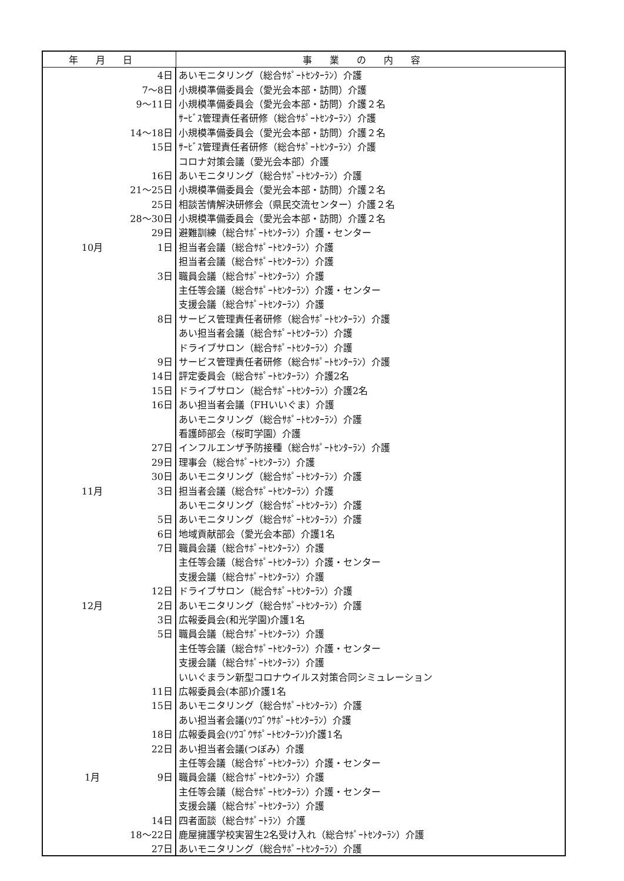| 年月日 | 事業の内容 |
| --- | --- |
| 4日 | あいモニタリング（総合ｻﾎﾟｰﾄｾﾝﾀｰﾗﾝ）介護 |
| 7～8日 | 小規模準備委員会（愛光会本部・訪問）介護 |
| 9～11日 | 小規模準備委員会（愛光会本部・訪問）介護２名 |
| | ｻｰﾋﾞｽ管理責任者研修（総合ｻﾎﾟｰﾄｾﾝﾀｰﾗﾝ）介護 |
| 14～18日 | 小規模準備委員会（愛光会本部・訪問）介護２名 |
| 15日 | ｻｰﾋﾞｽ管理責任者研修（総合ｻﾎﾟｰﾄｾﾝﾀｰﾗﾝ）介護 |
| | コロナ対策会議（愛光会本部）介護 |
| 16日 | あいモニタリング（総合ｻﾎﾟｰﾄｾﾝﾀｰﾗﾝ）介護 |
| 21～25日 | 小規模準備委員会（愛光会本部・訪問）介護２名 |
| 25日 | 相談苦情解決研修会（県民交流センター）介護２名 |
| 28～30日 | 小規模準備委員会（愛光会本部・訪問）介護２名 |
| 29日 | 避難訓練（総合ｻﾎﾟｰﾄｾﾝﾀｰﾗﾝ）介護・センター |
| 10月 1日 | 担当者会議（総合ｻﾎﾟｰﾄｾﾝﾀｰﾗﾝ）介護 |
| | 担当者会議（総合ｻﾎﾟｰﾄｾﾝﾀｰﾗﾝ）介護 |
| 3日 | 職員会議（総合ｻﾎﾟｰﾄｾﾝﾀｰﾗﾝ）介護 |
| | 主任等会議（総合ｻﾎﾟｰﾄｾﾝﾀｰﾗﾝ）介護・センター |
| | 支援会議（総合ｻﾎﾟｰﾄｾﾝﾀｰﾗﾝ）介護 |
| 8日 | サービス管理責任者研修（総合ｻﾎﾟｰﾄｾﾝﾀｰﾗﾝ）介護 |
| | あい担当者会議（総合ｻﾎﾟｰﾄｾﾝﾀｰﾗﾝ）介護 |
| | ドライブサロン（総合ｻﾎﾟｰﾄｾﾝﾀｰﾗﾝ）介護 |
| 9日 | サービス管理責任者研修（総合ｻﾎﾟｰﾄｾﾝﾀｰﾗﾝ）介護 |
| 14日 | 評定委員会（総合ｻﾎﾟｰﾄｾﾝﾀｰﾗﾝ）介護2名 |
| 15日 | ドライブサロン（総合ｻﾎﾟｰﾄｾﾝﾀｰﾗﾝ）介護2名 |
| 16日 | あい担当者会議（FHいいぐま）介護 |
| | あいモニタリング（総合ｻﾎﾟｰﾄｾﾝﾀｰﾗﾝ）介護 |
| | 看護師部会（桜町学園）介護 |
| 27日 | インフルエンザ予防接種（総合ｻﾎﾟｰﾄｾﾝﾀｰﾗﾝ）介護 |
| 29日 | 理事会（総合ｻﾎﾟｰﾄｾﾝﾀｰﾗﾝ）介護 |
| 30日 | あいモニタリング（総合ｻﾎﾟｰﾄｾﾝﾀｰﾗﾝ）介護 |
| 11月 3日 | 担当者会議（総合ｻﾎﾟｰﾄｾﾝﾀｰﾗﾝ）介護 |
| | あいモニタリング（総合ｻﾎﾟｰﾄｾﾝﾀｰﾗﾝ）介護 |
| 5日 | あいモニタリング（総合ｻﾎﾟｰﾄｾﾝﾀｰﾗﾝ）介護 |
| 6日 | 地域貢献部会（愛光会本部）介護1名 |
| 7日 | 職員会議（総合ｻﾎﾟｰﾄｾﾝﾀｰﾗﾝ）介護 |
| | 主任等会議（総合ｻﾎﾟｰﾄｾﾝﾀｰﾗﾝ）介護・センター |
| | 支援会議（総合ｻﾎﾟｰﾄｾﾝﾀｰﾗﾝ）介護 |
| 12日 | ドライブサロン（総合ｻﾎﾟｰﾄｾﾝﾀｰﾗﾝ）介護 |
| 12月 2日 | あいモニタリング（総合ｻﾎﾟｰﾄｾﾝﾀｰﾗﾝ）介護 |
| 3日 | 広報委員会(和光学園)介護1名 |
| 5日 | 職員会議（総合ｻﾎﾟｰﾄｾﾝﾀｰﾗﾝ）介護 |
| | 主任等会議（総合ｻﾎﾟｰﾄｾﾝﾀｰﾗﾝ）介護・センター |
| | 支援会議（総合ｻﾎﾟｰﾄｾﾝﾀｰﾗﾝ）介護 |
| | いいぐまラン新型コロナウイルス対策合同シミュレーション |
| 11日 | 広報委員会(本部)介護1名 |
| 15日 | あいモニタリング（総合ｻﾎﾟｰﾄｾﾝﾀｰﾗﾝ）介護 |
| | あい担当者会議(ｿｳｺﾞｳｻﾎﾟｰﾄｾﾝﾀｰﾗﾝ）介護 |
| 18日 | 広報委員会(ｿｳｺﾞｳｻﾎﾟｰﾄｾﾝﾀｰﾗﾝ)介護1名 |
| 22日 | あい担当者会議(つぼみ）介護 |
| | 主任等会議（総合ｻﾎﾟｰﾄｾﾝﾀｰﾗﾝ）介護・センター |
| 1月 9日 | 職員会議（総合ｻﾎﾟｰﾄｾﾝﾀｰﾗﾝ）介護 |
| | 主任等会議（総合ｻﾎﾟｰﾄｾﾝﾀｰﾗﾝ）介護・センター |
| | 支援会議（総合ｻﾎﾟｰﾄｾﾝﾀｰﾗﾝ）介護 |
| 14日 | 四者面談（総合ｻﾎﾟｰﾄﾗﾝ）介護 |
| 18～22日 | 鹿屋擁護学校実習生2名受け入れ（総合ｻﾎﾟｰﾄｾﾝﾀｰﾗﾝ）介護 |
| 27日 | あいモニタリング（総合ｻﾎﾟｰﾄｾﾝﾀｰﾗﾝ）介護 |